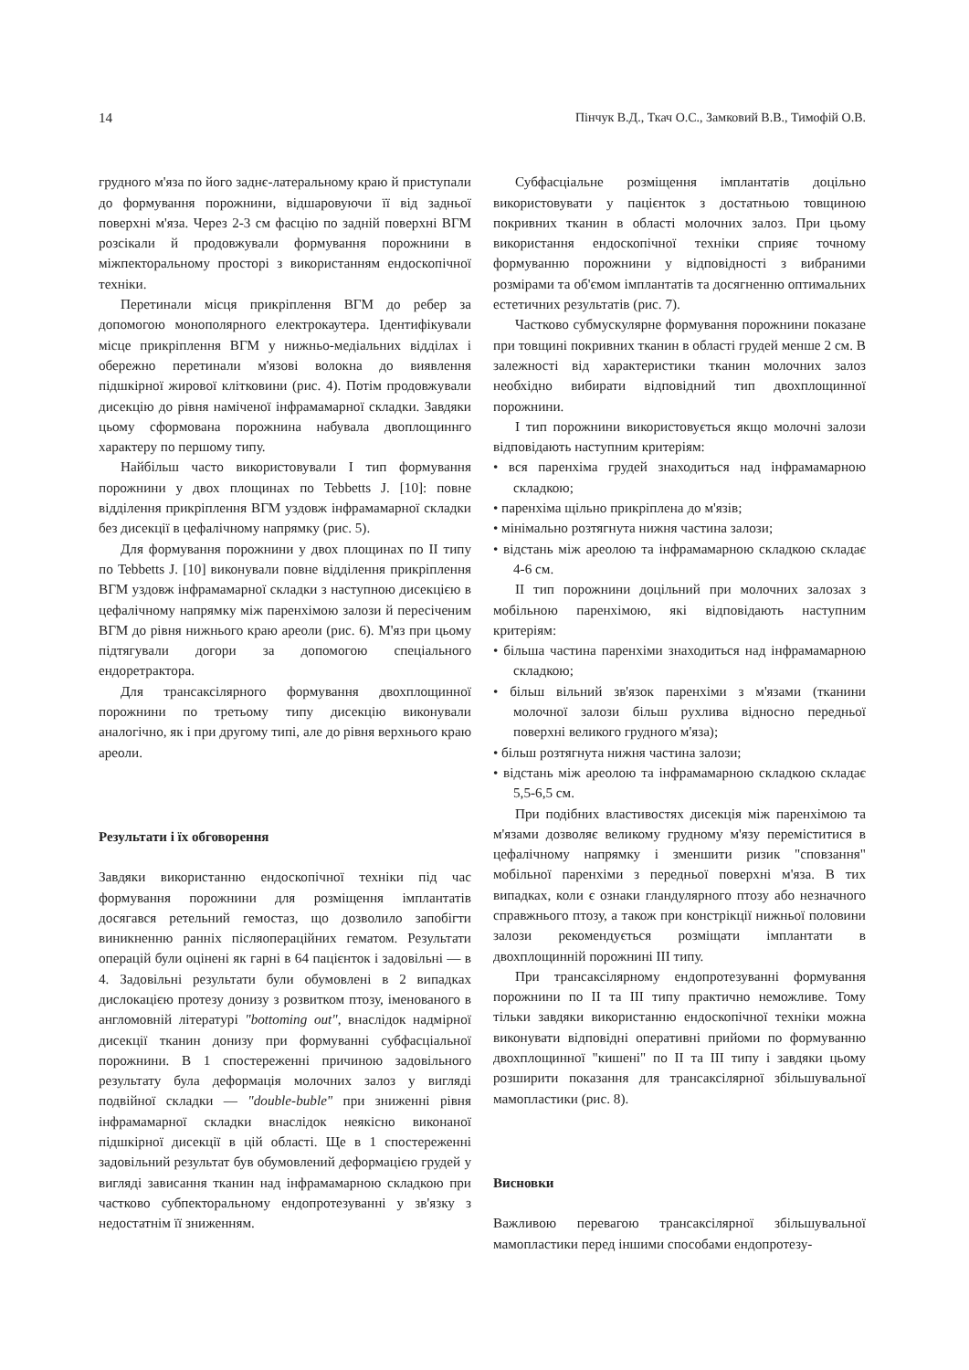14 Пінчук В.Д., Ткач О.С., Замковий В.В., Тимофій О.В.
грудного м'яза по його заднє-латеральному краю й приступали до формування порожнини, відшаровуючи її від задньої поверхні м'яза. Через 2-3 см фасцію по задній поверхні ВГМ розсікали й продовжували формування порожнини в міжпекторальному просторі з використанням ендоскопічної техніки.
Перетинали місця прикріплення ВГМ до ребер за допомогою монополярного електрокаутера. Ідентифікували місце прикріплення ВГМ у нижньо-медіальних відділах і обережно перетинали м'язові волокна до виявлення підшкірної жирової клітковини (рис. 4). Потім продовжували дисекцію до рівня наміченої інфрамамарної складки. Завдяки цьому сформована порожнина набувала двоплощиннго характеру по першому типу.
Найбільш часто використовували I тип формування порожнини у двох площинах по Tebbetts J. [10]: повне відділення прикріплення ВГМ уздовж інфрамамарної складки без дисекції в цефалічному напрямку (рис. 5).
Для формування порожнини у двох площинах по II типу по Tebbetts J. [10] виконували повне відділення прикріплення ВГМ уздовж інфрамамарної складки з наступною дисекцією в цефалічному напрямку між паренхімою залози й пересіченим ВГМ до рівня нижнього краю ареоли (рис. 6). М'яз при цьому підтягували догори за допомогою спеціального ендоретрактора.
Для трансаксілярного формування двохплощинної порожнини по третьому типу дисекцію виконували аналогічно, як і при другому типі, але до рівня верхнього краю ареоли.
Результати і їх обговорення
Завдяки використанню ендоскопічної техніки під час формування порожнини для розміщення імплантатів досягався ретельний гемостаз, що дозволило запобігти виникненню ранніх післяопераційних гематом. Результати операцій були оцінені як гарні в 64 пацієнток і задовільні — в 4. Задовільні результати були обумовлені в 2 випадках дислокацією протезу донизу з розвитком птозу, іменованого в англомовній літературі "bottoming out", внаслідок надмірної дисекції тканин донизу при формуванні субфасціальної порожнини. В 1 спостереженні причиною задовільного результату була деформація молочних залоз у вигляді подвійної складки — "double-buble" при зниженні рівня інфрамамарної складки внаслідок неякісно виконаної підшкірної дисекції в цій області. Ще в 1 спостереженні задовільний результат був обумовлений деформацією грудей у вигляді зависання тканин над інфрамамарною складкою при частково субпекторальному ендопротезуванні у зв'язку з недостатнім її зниженням.
Субфасціальне розміщення імплантатів доцільно використовувати у пацієнток з достатньою товщиною покривних тканин в області молочних залоз. При цьому використання ендоскопічної техніки сприяє точному формуванню порожнини у відповідності з вибраними розмірами та об'ємом імплантатів та досягненню оптимальних естетичних результатів (рис. 7).
Частково субмускулярне формування порожнини показане при товщині покривних тканин в області грудей менше 2 см. В залежності від характеристики тканин молочних залоз необхідно вибирати відповідний тип двохплощинної порожнини.
I тип порожнини використовується якщо молочні залози відповідають наступним критеріям:
• вся паренхіма грудей знаходиться над інфрамамарною складкою;
• паренхіма щільно прикріплена до м'язів;
• мінімально розтягнута нижня частина залози;
• відстань між ареолою та інфрамамарною складкою складає 4-6 см.
II тип порожнини доцільний при молочних залозах з мобільною паренхімою, які відповідають наступним критеріям:
• більша частина паренхіми знаходиться над інфрамамарною складкою;
• більш вільний зв'язок паренхіми з м'язами (тканини молочної залози більш рухлива відносно передньої поверхні великого грудного м'яза);
• більш розтягнута нижня частина залози;
• відстань між ареолою та інфрамамарною складкою складає 5,5-6,5 см.
При подібних властивостях дисекція між паренхімою та м'язами дозволяє великому грудному м'язу переміститися в цефалічному напрямку і зменшити ризик "сповзання" мобільної паренхіми з передньої поверхні м'яза. В тих випадках, коли є ознаки гландулярного птозу або незначного справжнього птозу, а також при констрікції нижньої половини залози рекомендується розміщати імплантати в двохплощинній порожнині III типу.
При трансаксілярному ендопротезуванні формування порожнини по II та III типу практично неможливе. Тому тільки завдяки використанню ендоскопічної техніки можна виконувати відповідні оперативні прийоми по формуванню двохплощинної "кишені" по II та III типу і завдяки цьому розширити показання для трансаксілярної збільшувальної мамопластики (рис. 8).
Висновки
Важливою перевагою трансаксілярної збільшувальної мамопластики перед іншими способами ендопротезу-